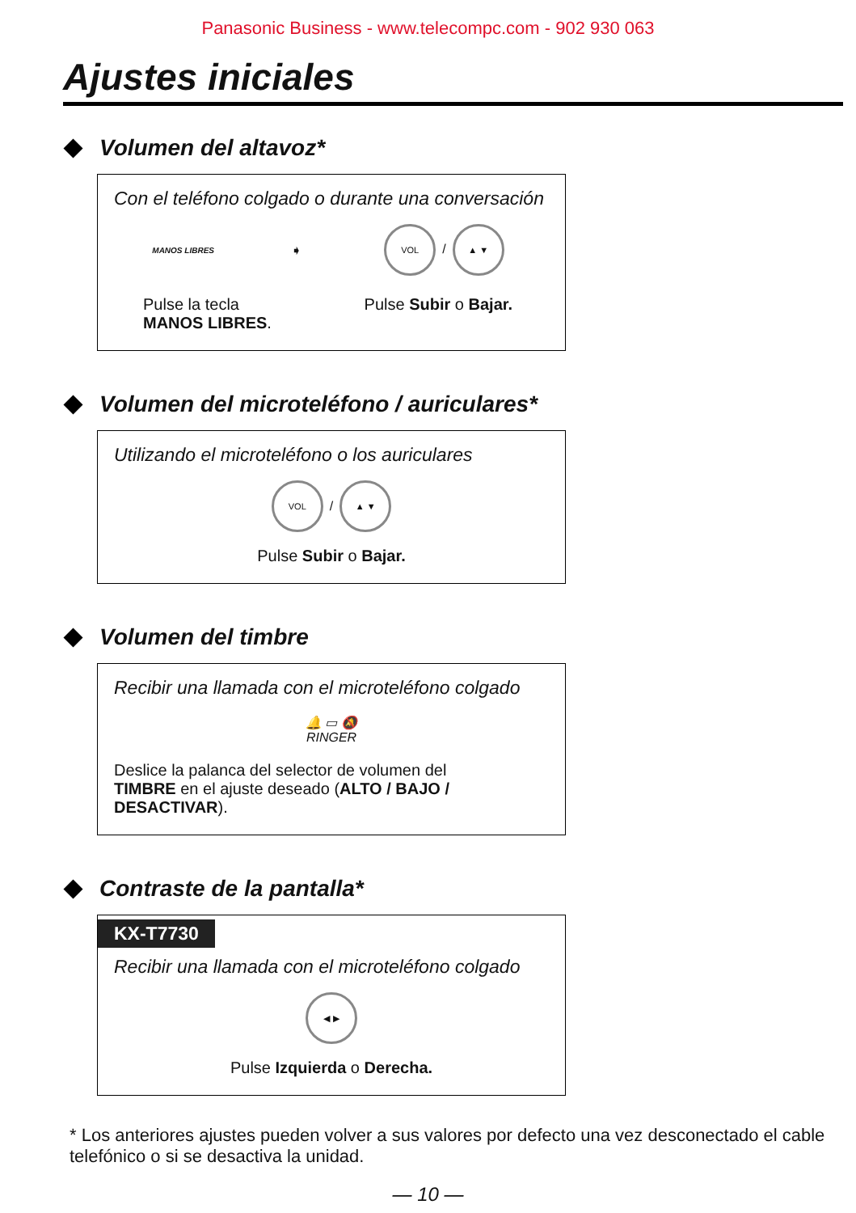Panasonic Business - www.telecompc.com - 902 930 063
Ajustes iniciales
Volumen del altavoz*
Con el teléfono colgado o durante una conversación
MANOS LIBRES ➧ VOL / ▲ ▼
Pulse la tecla
MANOS LIBRES.
Pulse Subir o Bajar.
Volumen del microteléfono / auriculares*
Utilizando el microteléfono o los auriculares
VOL / ▲ ▼
Pulse Subir o Bajar.
Volumen del timbre
Recibir una llamada con el microteléfono colgado
🔔 ▭ 🔕
RINGER
Deslice la palanca del selector de volumen del
TIMBRE en el ajuste deseado (ALTO / BAJO / DESACTIVAR).
Contraste de la pantalla*
KX-T7730
Recibir una llamada con el microteléfono colgado
◀ ▶
Pulse Izquierda o Derecha.
* Los anteriores ajustes pueden volver a sus valores por defecto una vez desconectado el cable telefónico o si se desactiva la unidad.
— 10 —